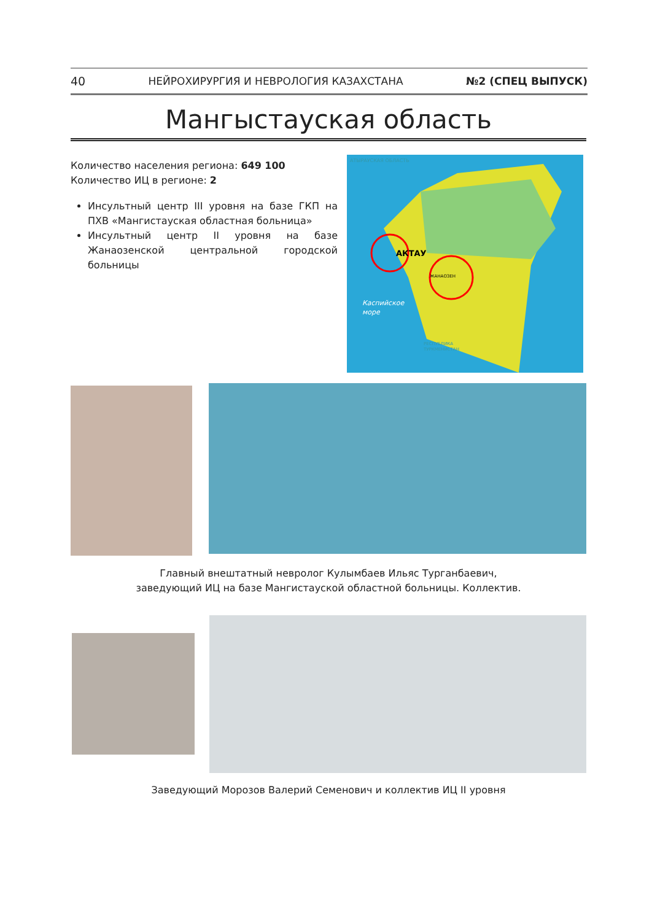40 НЕЙРОХИРУРГИЯ И НЕВРОЛОГИЯ КАЗАХСТАНА №2 (СПЕЦ ВЫПУСК)
Мангыстауская область
Количество населения региона: 649 100
Количество ИЦ в регионе: 2
Инсультный центр III уровня на базе ГКП на ПХВ «Мангистауская областная больница»
Инсультный центр II уровня на базе Жанаозенской центральной городской больницы
АТЫРАУСКАЯ ОБЛАСТЬ
АКТАУ
ЖАНАОЗЕН
Каспийское
море
РЕСПУБЛИКА
ТУРКМЕНИСТАН
Главный внештатный невролог Кулымбаев Ильяс Турганбаевич,
заведующий ИЦ на базе Мангистауской областной больницы. Коллектив.
Заведующий Морозов Валерий Семенович и коллектив ИЦ II уровня